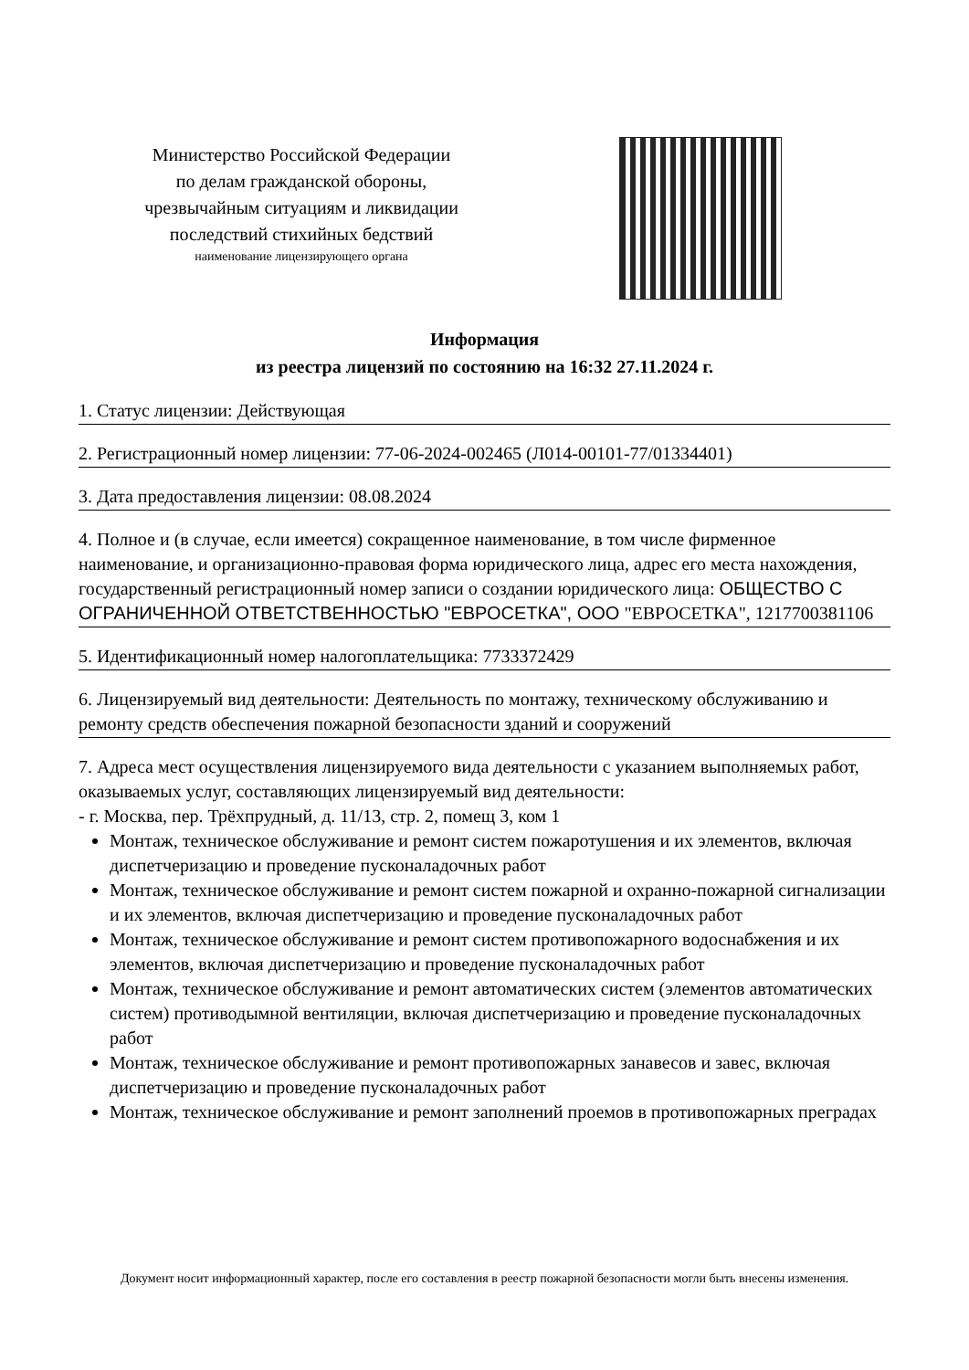Министерство Российской Федерации
по делам гражданской обороны,
чрезвычайным ситуациям и ликвидации
последствий стихийных бедствий
наименование лицензирующего органа
Информация
из реестра лицензий по состоянию на 16:32 27.11.2024 г.
1. Статус лицензии: Действующая
2. Регистрационный номер лицензии: 77-06-2024-002465 (Л014-00101-77/01334401)
3. Дата предоставления лицензии: 08.08.2024
4. Полное и (в случае, если имеется) сокращенное наименование, в том числе фирменное наименование, и организационно-правовая форма юридического лица, адрес его места нахождения, государственный регистрационный номер записи о создании юридического лица: ОБЩЕСТВО С ОГРАНИЧЕННОЙ ОТВЕТСТВЕННОСТЬЮ "ЕВРОСЕТКА", ООО "ЕВРОСЕТКА", 1217700381106
5. Идентификационный номер налогоплательщика: 7733372429
6. Лицензируемый вид деятельности: Деятельность по монтажу, техническому обслуживанию и ремонту средств обеспечения пожарной безопасности зданий и сооружений
7. Адреса мест осуществления лицензируемого вида деятельности с указанием выполняемых работ, оказываемых услуг, составляющих лицензируемый вид деятельности:
- г. Москва, пер. Трёхпрудный, д. 11/13, стр. 2, помещ 3, ком 1
Монтаж, техническое обслуживание и ремонт систем пожаротушения и их элементов, включая диспетчеризацию и проведение пусконаладочных работ
Монтаж, техническое обслуживание и ремонт систем пожарной и охранно-пожарной сигнализации и их элементов, включая диспетчеризацию и проведение пусконаладочных работ
Монтаж, техническое обслуживание и ремонт систем противопожарного водоснабжения и их элементов, включая диспетчеризацию и проведение пусконаладочных работ
Монтаж, техническое обслуживание и ремонт автоматических систем (элементов автоматических систем) противодымной вентиляции, включая диспетчеризацию и проведение пусконаладочных работ
Монтаж, техническое обслуживание и ремонт противопожарных занавесов и завес, включая диспетчеризацию и проведение пусконаладочных работ
Монтаж, техническое обслуживание и ремонт заполнений проемов в противопожарных преградах
Документ носит информационный характер, после его составления в реестр пожарной безопасности могли быть внесены изменения.